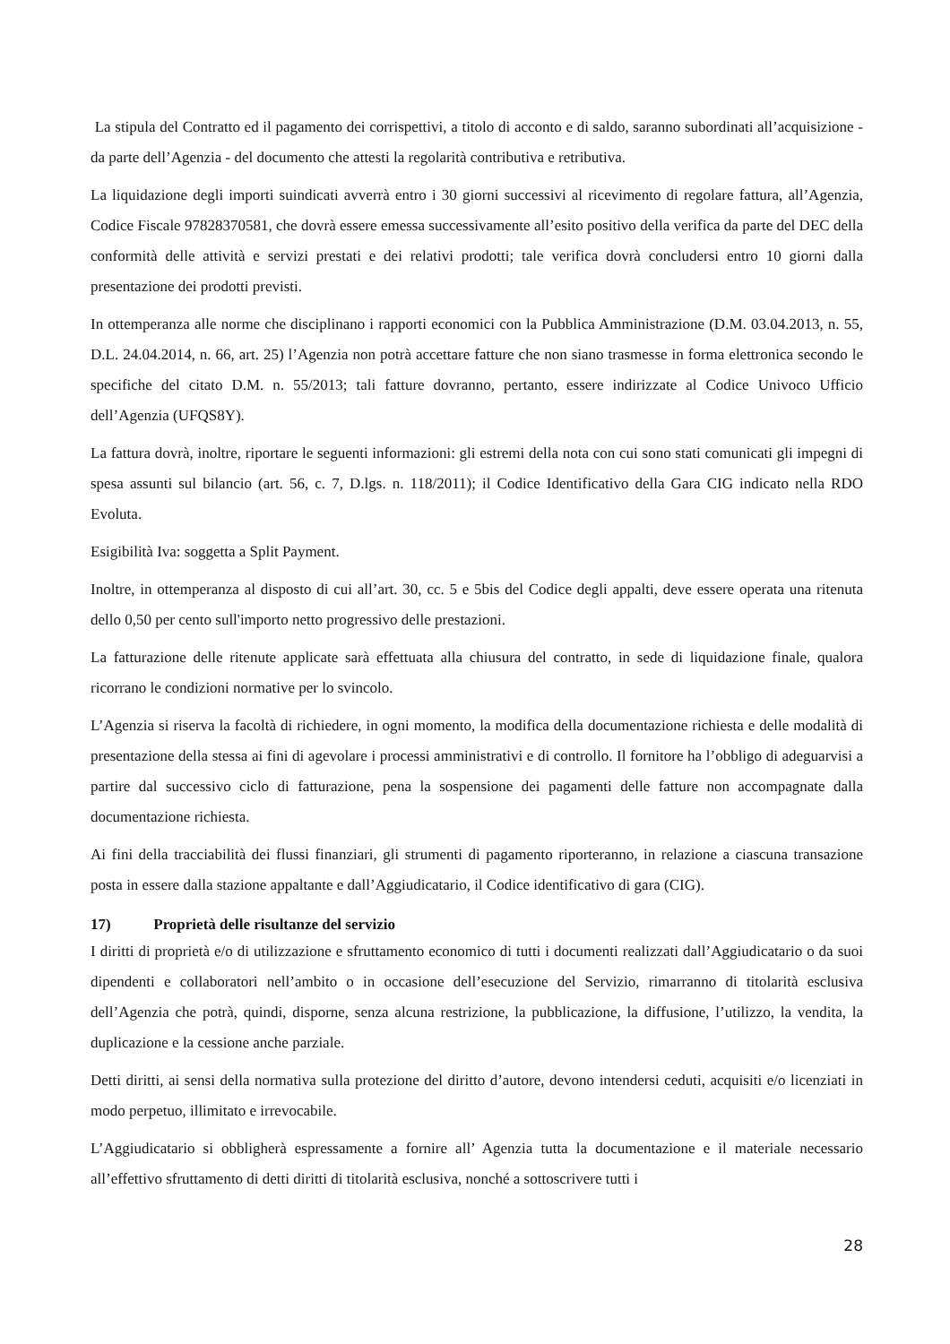La stipula del Contratto ed il pagamento dei corrispettivi, a titolo di acconto e di saldo, saranno subordinati all’acquisizione - da parte dell’Agenzia - del documento che attesti la regolarità contributiva e retributiva.
La liquidazione degli importi suindicati avverrà entro i 30 giorni successivi al ricevimento di regolare fattura, all’Agenzia, Codice Fiscale 97828370581, che dovrà essere emessa successivamente all’esito positivo della verifica da parte del DEC della conformità delle attività e servizi prestati e dei relativi prodotti; tale verifica dovrà concludersi entro 10 giorni dalla presentazione dei prodotti previsti.
In ottemperanza alle norme che disciplinano i rapporti economici con la Pubblica Amministrazione (D.M. 03.04.2013, n. 55, D.L. 24.04.2014, n. 66, art. 25) l’Agenzia non potrà accettare fatture che non siano trasmesse in forma elettronica secondo le specifiche del citato D.M. n. 55/2013; tali fatture dovranno, pertanto, essere indirizzate al Codice Univoco Ufficio dell’Agenzia (UFQS8Y).
La fattura dovrà, inoltre, riportare le seguenti informazioni: gli estremi della nota con cui sono stati comunicati gli impegni di spesa assunti sul bilancio (art. 56, c. 7, D.lgs. n. 118/2011); il Codice Identificativo della Gara CIG indicato nella RDO Evoluta.
Esigibilità Iva: soggetta a Split Payment.
Inoltre, in ottemperanza al disposto di cui all’art. 30, cc. 5 e 5bis del Codice degli appalti, deve essere operata una ritenuta dello 0,50 per cento sull'importo netto progressivo delle prestazioni.
La fatturazione delle ritenute applicate sarà effettuata alla chiusura del contratto, in sede di liquidazione finale, qualora ricorrano le condizioni normative per lo svincolo.
L’Agenzia si riserva la facoltà di richiedere, in ogni momento, la modifica della documentazione richiesta e delle modalità di presentazione della stessa ai fini di agevolare i processi amministrativi e di controllo. Il fornitore ha l’obbligo di adeguarvisi a partire dal successivo ciclo di fatturazione, pena la sospensione dei pagamenti delle fatture non accompagnate dalla documentazione richiesta.
Ai fini della tracciabilità dei flussi finanziari, gli strumenti di pagamento riporteranno, in relazione a ciascuna transazione posta in essere dalla stazione appaltante e dall’Aggiudicatario, il Codice identificativo di gara (CIG).
17) Proprietà delle risultanze del servizio
I diritti di proprietà e/o di utilizzazione e sfruttamento economico di tutti i documenti realizzati dall’Aggiudicatario o da suoi dipendenti e collaboratori nell’ambito o in occasione dell’esecuzione del Servizio, rimarranno di titolarità esclusiva dell’Agenzia che potrà, quindi, disporne, senza alcuna restrizione, la pubblicazione, la diffusione, l’utilizzo, la vendita, la duplicazione e la cessione anche parziale.
Detti diritti, ai sensi della normativa sulla protezione del diritto d’autore, devono intendersi ceduti, acquisiti e/o licenziati in modo perpetuo, illimitato e irrevocabile.
L’Aggiudicatario si obbligherà espressamente a fornire all’ Agenzia tutta la documentazione e il materiale necessario all’effettivo sfruttamento di detti diritti di titolarità esclusiva, nonché a sottoscrivere tutti i
28